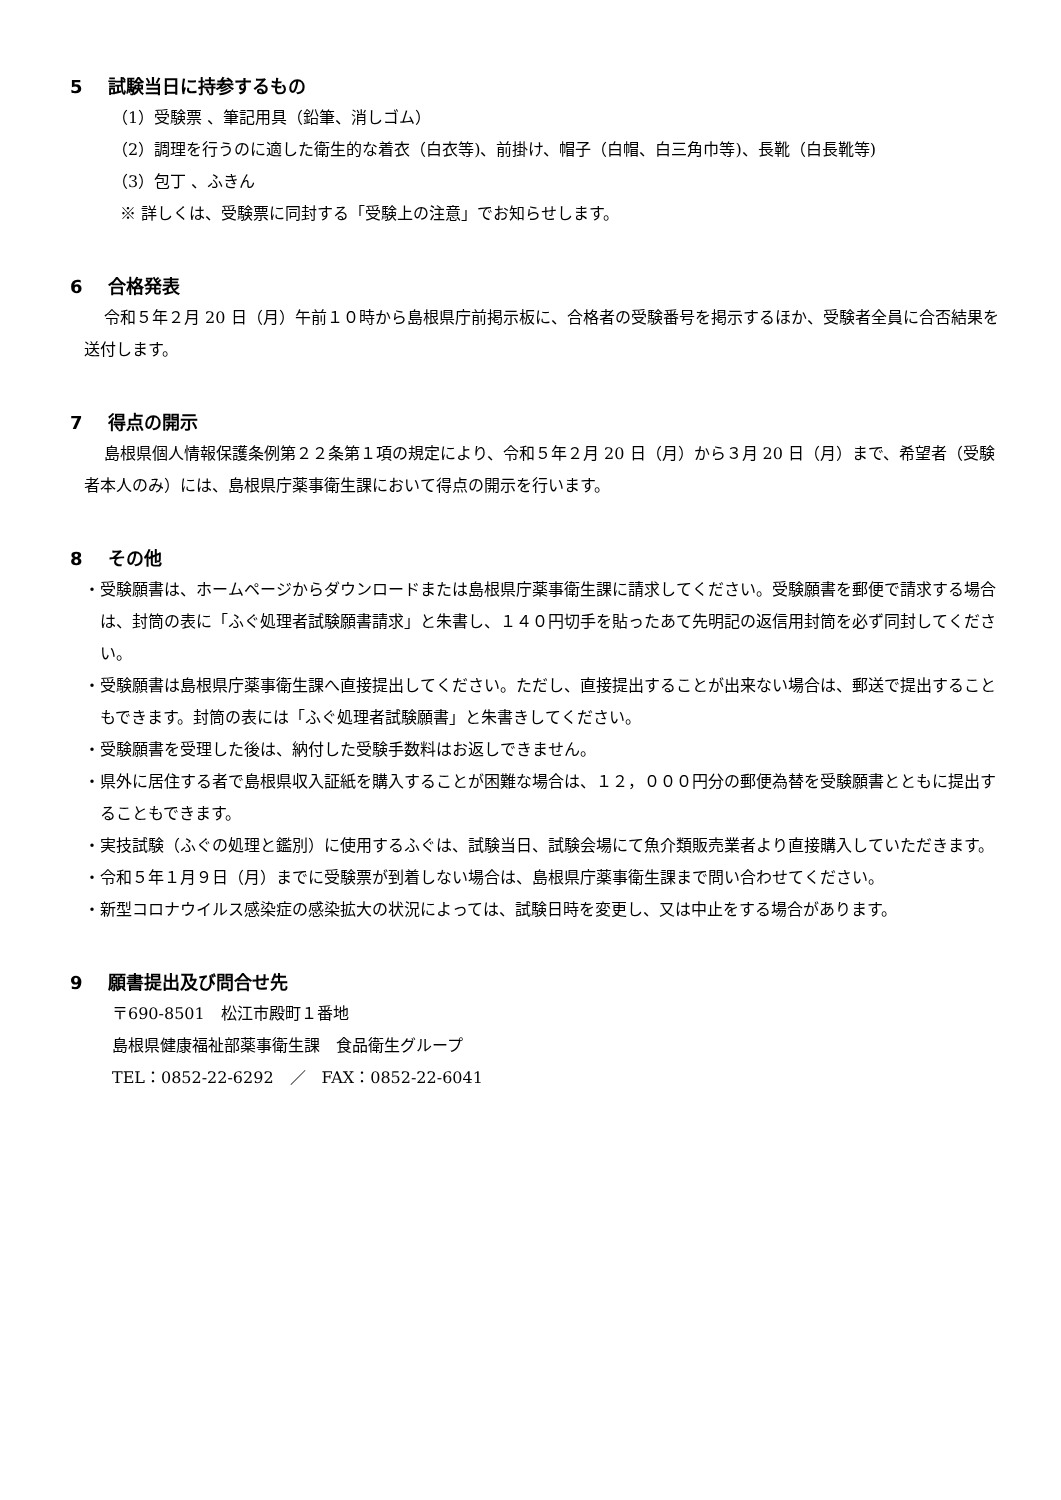5 試験当日に持参するもの
（1）受験票 、筆記用具（鉛筆、消しゴム）
（2）調理を行うのに適した衛生的な着衣（白衣等)、前掛け、帽子（白帽、白三角巾等)、長靴（白長靴等)
（3）包丁 、ふきん
※ 詳しくは、受験票に同封する「受験上の注意」でお知らせします。
6 合格発表
令和５年２月 20 日（月）午前１０時から島根県庁前掲示板に、合格者の受験番号を掲示するほか、受験者全員に合否結果を送付します。
7 得点の開示
島根県個人情報保護条例第２２条第１項の規定により、令和５年２月 20 日（月）から３月 20 日（月）まで、希望者（受験者本人のみ）には、島根県庁薬事衛生課において得点の開示を行います。
8 その他
・受験願書は、ホームページからダウンロードまたは島根県庁薬事衛生課に請求してください。受験願書を郵便で請求する場合は、封筒の表に「ふぐ処理者試験願書請求」と朱書し、１４０円切手を貼ったあて先明記の返信用封筒を必ず同封してください。
・受験願書は島根県庁薬事衛生課へ直接提出してください。ただし、直接提出することが出来ない場合は、郵送で提出することもできます。封筒の表には「ふぐ処理者試験願書」と朱書きしてください。
・受験願書を受理した後は、納付した受験手数料はお返しできません。
・県外に居住する者で島根県収入証紙を購入することが困難な場合は、１２，０００円分の郵便為替を受験願書とともに提出することもできます。
・実技試験（ふぐの処理と鑑別）に使用するふぐは、試験当日、試験会場にて魚介類販売業者より直接購入していただきます。
・令和５年１月９日（月）までに受験票が到着しない場合は、島根県庁薬事衛生課まで問い合わせてください。
・新型コロナウイルス感染症の感染拡大の状況によっては、試験日時を変更し、又は中止をする場合があります。
9 願書提出及び問合せ先
〒690-8501　松江市殿町１番地
島根県健康福祉部薬事衛生課　食品衛生グループ
TEL：0852-22-6292　／　FAX：0852-22-6041